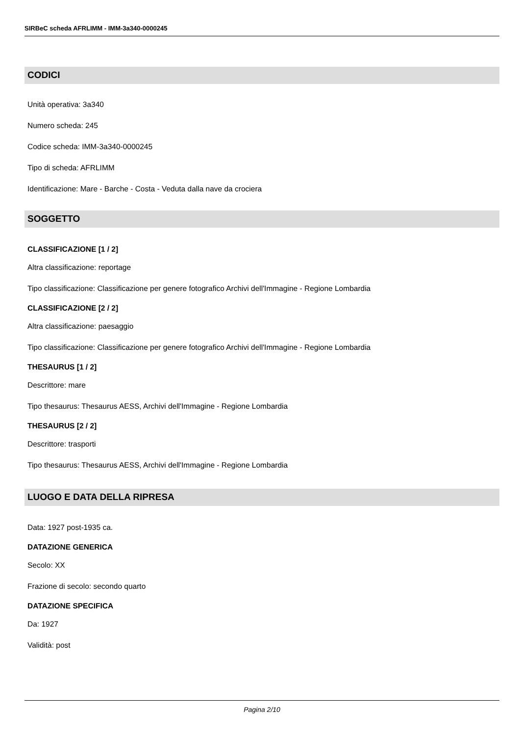SIRBeC scheda AFRLIMM - IMM-3a340-0000245
CODICI
Unità operativa: 3a340
Numero scheda: 245
Codice scheda: IMM-3a340-0000245
Tipo di scheda: AFRLIMM
Identificazione: Mare - Barche - Costa - Veduta dalla nave da crociera
SOGGETTO
CLASSIFICAZIONE [1 / 2]
Altra classificazione: reportage
Tipo classificazione: Classificazione per genere fotografico Archivi dell'Immagine - Regione Lombardia
CLASSIFICAZIONE [2 / 2]
Altra classificazione: paesaggio
Tipo classificazione: Classificazione per genere fotografico Archivi dell'Immagine - Regione Lombardia
THESAURUS [1 / 2]
Descrittore: mare
Tipo thesaurus: Thesaurus AESS, Archivi dell'Immagine - Regione Lombardia
THESAURUS [2 / 2]
Descrittore: trasporti
Tipo thesaurus: Thesaurus AESS, Archivi dell'Immagine - Regione Lombardia
LUOGO E DATA DELLA RIPRESA
Data: 1927 post-1935 ca.
DATAZIONE GENERICA
Secolo: XX
Frazione di secolo: secondo quarto
DATAZIONE SPECIFICA
Da: 1927
Validità: post
Pagina 2/10